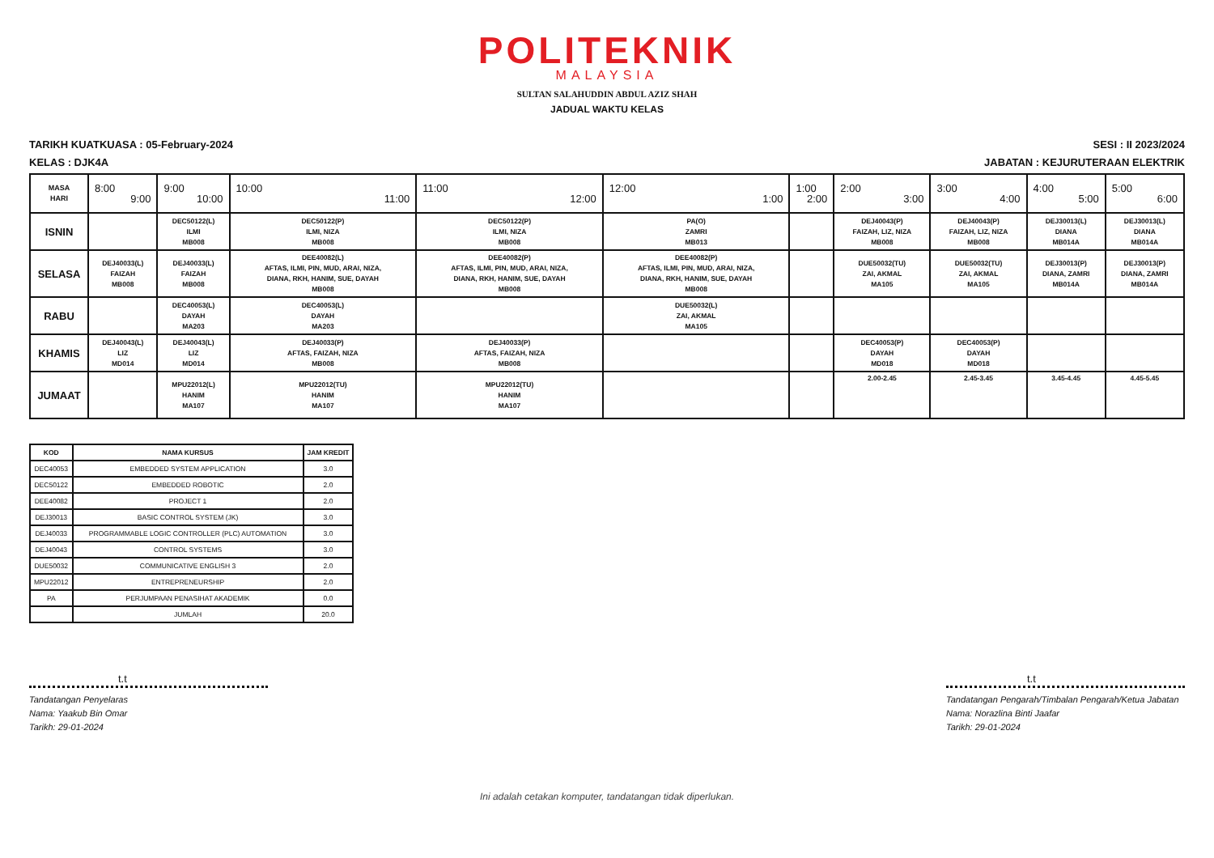POLITEKNIK
MALAYSIA
SULTAN SALAHUDDIN ABDUL AZIZ SHAH
JADUAL WAKTU KELAS
TARIKH KUATKUASA : 05-February-2024
KELAS : DJK4A
SESI : II 2023/2024
JABATAN : KEJURUTERAAN ELEKTRIK
| MASA HARI | 8:00 9:00 | 9:00 10:00 | 10:00 11:00 | 11:00 12:00 | 12:00 1:00 | 1:00 2:00 | 2:00 3:00 | 3:00 4:00 | 4:00 5:00 | 5:00 6:00 |
| --- | --- | --- | --- | --- | --- | --- | --- | --- | --- | --- |
| ISNIN | | DEC50122(L) ILMI MB008 | DEC50122(P) ILMI, NIZA MB008 | DEC50122(P) ILMI, NIZA MB008 | PA(O) ZAMRI MB013 | | DEJ40043(P) FAIZAH, LIZ, NIZA MB008 | DEJ40043(P) FAIZAH, LIZ, NIZA MB008 | DEJ30013(L) DIANA MB014A | DEJ30013(L) DIANA MB014A |
| SELASA | DEJ40033(L) FAIZAH MB008 | DEJ40033(L) FAIZAH MB008 | DEE40082(L) AFTAS, ILMI, PIN, MUD, ARAI, NIZA, DIANA, RKH, HANIM, SUE, DAYAH MB008 | DEE40082(P) AFTAS, ILMI, PIN, MUD, ARAI, NIZA, DIANA, RKH, HANIM, SUE, DAYAH MB008 | DEE40082(P) AFTAS, ILMI, PIN, MUD, ARAI, NIZA, DIANA, RKH, HANIM, SUE, DAYAH MB008 | | DUE50032(TU) ZAI, AKMAL MA105 | DUE50032(TU) ZAI, AKMAL MA105 | DEJ30013(P) DIANA, ZAMRI MB014A | DEJ30013(P) DIANA, ZAMRI MB014A |
| RABU | | DEC40053(L) DAYAH MA203 | DEC40053(L) DAYAH MA203 | | DUE50032(L) ZAI, AKMAL MA105 | | | | | |
| KHAMIS | DEJ40043(L) LIZ MD014 | DEJ40043(L) LIZ MD014 | DEJ40033(P) AFTAS, FAIZAH, NIZA MB008 | DEJ40033(P) AFTAS, FAIZAH, NIZA MB008 | | | DEC40053(P) DAYAH MD018 | DEC40053(P) DAYAH MD018 | | |
| JUMAAT | | MPU22012(L) HANIM MA107 | MPU22012(TU) HANIM MA107 | MPU22012(TU) HANIM MA107 | | | 2.00-2.45 | 2.45-3.45 | 3.45-4.45 | 4.45-5.45 |
| KOD | NAMA KURSUS | JAM KREDIT |
| --- | --- | --- |
| DEC40053 | EMBEDDED SYSTEM APPLICATION | 3.0 |
| DEC50122 | EMBEDDED ROBOTIC | 2.0 |
| DEE40082 | PROJECT 1 | 2.0 |
| DEJ30013 | BASIC CONTROL SYSTEM (JK) | 3.0 |
| DEJ40033 | PROGRAMMABLE LOGIC CONTROLLER (PLC) AUTOMATION | 3.0 |
| DEJ40043 | CONTROL SYSTEMS | 3.0 |
| DUE50032 | COMMUNICATIVE ENGLISH 3 | 2.0 |
| MPU22012 | ENTREPRENEURSHIP | 2.0 |
| PA | PERJUMPAAN PENASIHAT AKADEMIK | 0.0 |
| | JUMLAH | 20.0 |
t.t
Tandatangan Penyelaras
Nama: Yaakub Bin Omar
Tarikh: 29-01-2024
t.t
Tandatangan Pengarah/Timbalan Pengarah/Ketua Jabatan
Nama: Norazlina Binti Jaafar
Tarikh: 29-01-2024
Ini adalah cetakan komputer, tandatangan tidak diperlukan.